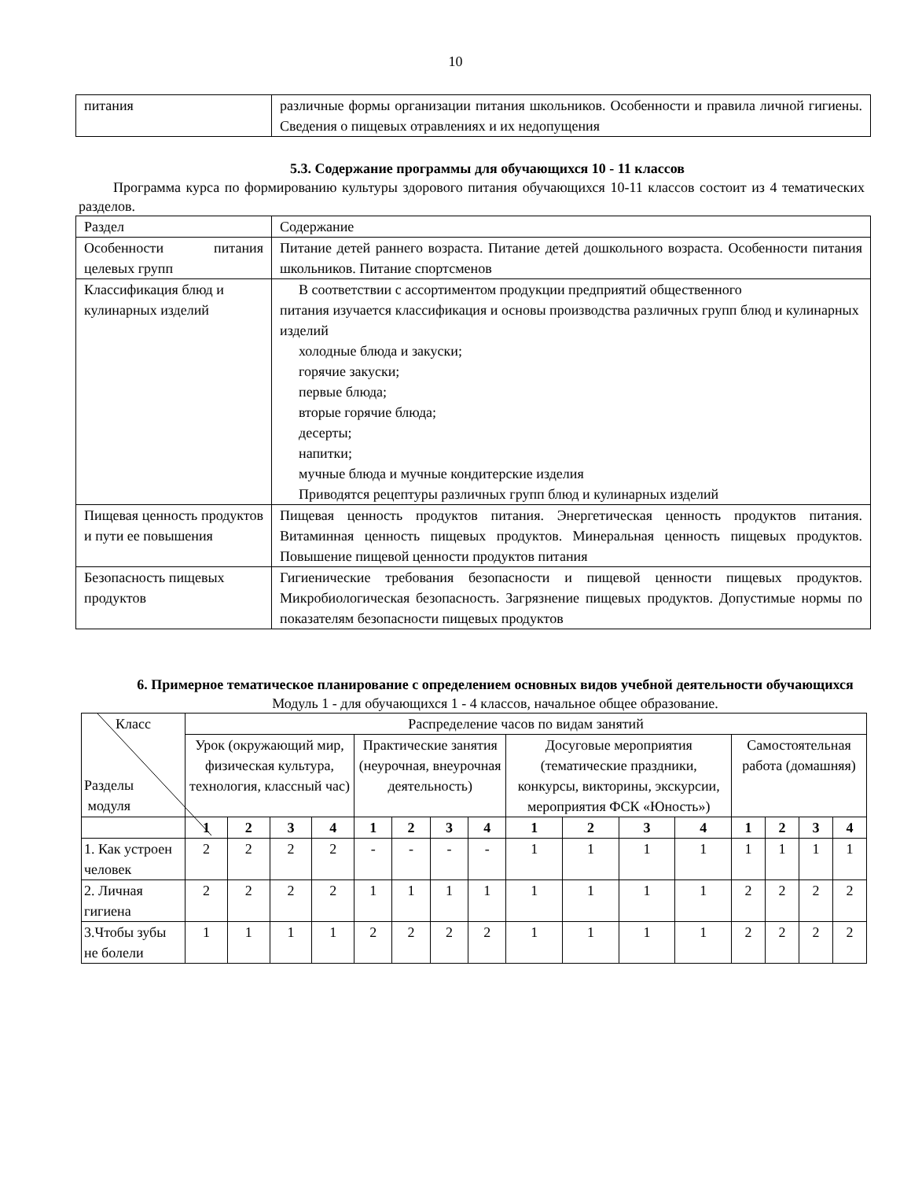10
| питания | различные формы организации питания школьников. Особенности и правила личной гигиены. Сведения о пищевых отравлениях и их недопущения |
5.3. Содержание программы для обучающихся 10 - 11 классов
Программа курса по формированию культуры здорового питания обучающихся 10-11 классов состоит из 4 тематических разделов.
| Раздел | Содержание |
| Особенности питания целевых групп | Питание детей раннего возраста. Питание детей дошкольного возраста. Особенности питания школьников. Питание спортсменов |
| Классификация блюд и кулинарных изделий | В соответствии с ассортиментом продукции предприятий общественного питания изучается классификация и основы производства различных групп блюд и кулинарных изделий холодные блюда и закуски; горячие закуски; первые блюда; вторые горячие блюда; десерты; напитки; мучные блюда и мучные кондитерские изделия Приводятся рецептуры различных групп блюд и кулинарных изделий |
| Пищевая ценность продуктов и пути ее повышения | Пищевая ценность продуктов питания. Энергетическая ценность продуктов питания. Витаминная ценность пищевых продуктов. Минеральная ценность пищевых продуктов. Повышение пищевой ценности продуктов питания |
| Безопасность пищевых продуктов | Гигиенические требования безопасности и пищевой ценности пищевых продуктов. Микробиологическая безопасность. Загрязнение пищевых продуктов. Допустимые нормы по показателям безопасности пищевых продуктов |
6. Примерное тематическое планирование с определением основных видов учебной деятельности обучающихся
Модуль 1 - для обучающихся 1 - 4 классов, начальное общее образование.
| Класс Разделы модуля | Распределение часов по видам занятий | | | | | | | | | | | | | | | |
| | Урок (окружающий мир, физическая культура, технология, классный час) | | | | Практические занятия (неурочная, внеурочная деятельность) | | | | Досуговые мероприятия (тематические праздники, конкурсы, викторины, экскурсии, мероприятия ФСК «Юность») | | | | Самостоятельная работа (домашняя) | | | |
| | 1 | 2 | 3 | 4 | 1 | 2 | 3 | 4 | 1 | 2 | 3 | 4 | 1 | 2 | 3 | 4 |
| 1. Как устроен человек | 2 | 2 | 2 | 2 | - | - | - | - | 1 | 1 | 1 | 1 | 1 | 1 | 1 | 1 |
| 2. Личная гигиена | 2 | 2 | 2 | 2 | 1 | 1 | 1 | 1 | 1 | 1 | 1 | 1 | 2 | 2 | 2 | 2 |
| 3.Чтобы зубы не болели | 1 | 1 | 1 | 1 | 2 | 2 | 2 | 2 | 1 | 1 | 1 | 1 | 2 | 2 | 2 | 2 |